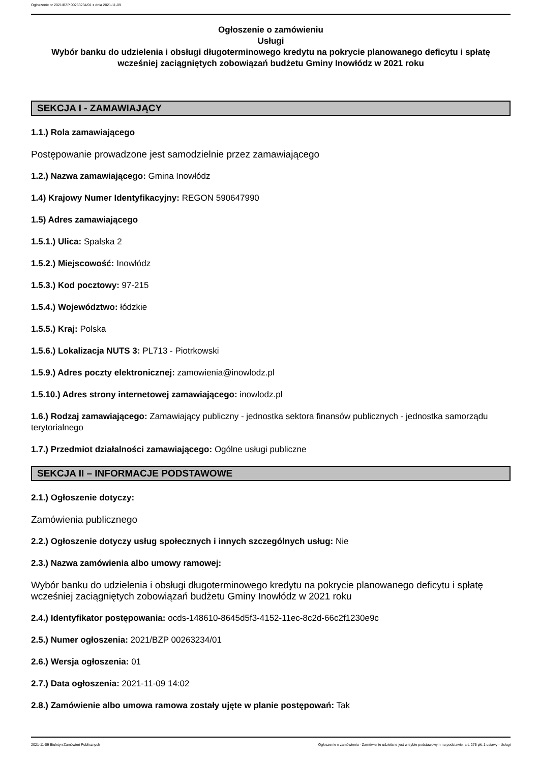Ogłoszenie nr 2021/BZP 00263234/01 z dnia 2021-11-09
Ogłoszenie o zamówieniu
Usługi
Wybór banku do udzielenia i obsługi długoterminowego kredytu na pokrycie planowanego deficytu i spłatę wcześniej zaciągniętych zobowiązań budżetu Gminy Inowłódz w 2021 roku
SEKCJA I - ZAMAWIAJĄCY
1.1.) Rola zamawiającego
Postępowanie prowadzone jest samodzielnie przez zamawiającego
1.2.) Nazwa zamawiającego: Gmina Inowłódz
1.4) Krajowy Numer Identyfikacyjny: REGON 590647990
1.5) Adres zamawiającego
1.5.1.) Ulica: Spalska 2
1.5.2.) Miejscowość: Inowłódz
1.5.3.) Kod pocztowy: 97-215
1.5.4.) Województwo: łódzkie
1.5.5.) Kraj: Polska
1.5.6.) Lokalizacja NUTS 3: PL713 - Piotrkowski
1.5.9.) Adres poczty elektronicznej: zamowienia@inowlodz.pl
1.5.10.) Adres strony internetowej zamawiającego: inowlodz.pl
1.6.) Rodzaj zamawiającego: Zamawiający publiczny - jednostka sektora finansów publicznych - jednostka samorządu terytorialnego
1.7.) Przedmiot działalności zamawiającego: Ogólne usługi publiczne
SEKCJA II – INFORMACJE PODSTAWOWE
2.1.) Ogłoszenie dotyczy:
Zamówienia publicznego
2.2.) Ogłoszenie dotyczy usług społecznych i innych szczególnych usług: Nie
2.3.) Nazwa zamówienia albo umowy ramowej:
Wybór banku do udzielenia i obsługi długoterminowego kredytu na pokrycie planowanego deficytu i spłatę wcześniej zaciągniętych zobowiązań budżetu Gminy Inowłódz w 2021 roku
2.4.) Identyfikator postępowania: ocds-148610-8645d5f3-4152-11ec-8c2d-66c2f1230e9c
2.5.) Numer ogłoszenia: 2021/BZP 00263234/01
2.6.) Wersja ogłoszenia: 01
2.7.) Data ogłoszenia: 2021-11-09 14:02
2.8.) Zamówienie albo umowa ramowa zostały ujęte w planie postępowań: Tak
2021-11-09 Biuletyn Zamówień Publicznych Ogłoszenie o zamówieniu - Zamówienie udzielane jest w trybie podstawowym na podstawie: art. 275 pkt 1 ustawy - Usługi